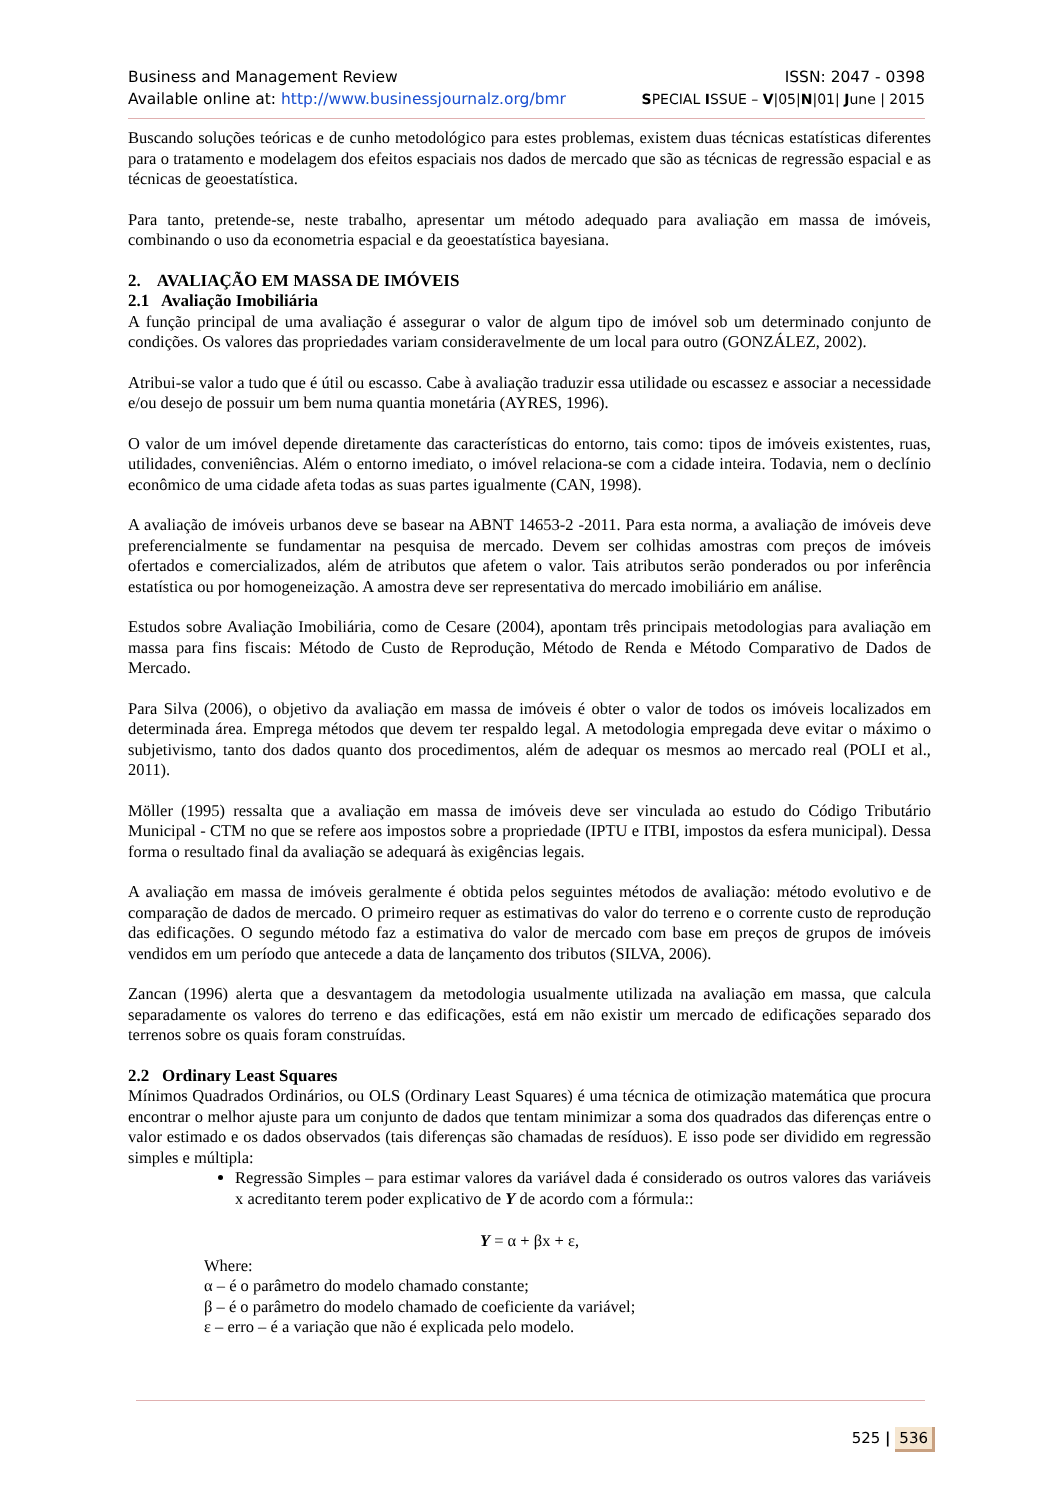Business and Management Review ISSN: 2047 - 0398
Available online at: http://www.businessjournalz.org/bmr SPECIAL ISSUE – V|05|N|01| June | 2015
Buscando soluções teóricas e de cunho metodológico para estes problemas, existem duas técnicas estatísticas diferentes para o tratamento e modelagem dos efeitos espaciais nos dados de mercado que são as técnicas de regressão espacial e as técnicas de geoestatística.
Para tanto, pretende-se, neste trabalho, apresentar um método adequado para avaliação em massa de imóveis, combinando o uso da econometria espacial e da geoestatística bayesiana.
2. AVALIAÇÃO EM MASSA DE IMÓVEIS
2.1 Avaliação Imobiliária
A função principal de uma avaliação é assegurar o valor de algum tipo de imóvel sob um determinado conjunto de condições. Os valores das propriedades variam consideravelmente de um local para outro (GONZÁLEZ, 2002).
Atribui-se valor a tudo que é útil ou escasso. Cabe à avaliação traduzir essa utilidade ou escassez e associar a necessidade e/ou desejo de possuir um bem numa quantia monetária (AYRES, 1996).
O valor de um imóvel depende diretamente das características do entorno, tais como: tipos de imóveis existentes, ruas, utilidades, conveniências. Além o entorno imediato, o imóvel relaciona-se com a cidade inteira. Todavia, nem o declínio econômico de uma cidade afeta todas as suas partes igualmente (CAN, 1998).
A avaliação de imóveis urbanos deve se basear na ABNT 14653-2 -2011. Para esta norma, a avaliação de imóveis deve preferencialmente se fundamentar na pesquisa de mercado. Devem ser colhidas amostras com preços de imóveis ofertados e comercializados, além de atributos que afetem o valor. Tais atributos serão ponderados ou por inferência estatística ou por homogeneização. A amostra deve ser representativa do mercado imobiliário em análise.
Estudos sobre Avaliação Imobiliária, como de Cesare (2004), apontam três principais metodologias para avaliação em massa para fins fiscais: Método de Custo de Reprodução, Método de Renda e Método Comparativo de Dados de Mercado.
Para Silva (2006), o objetivo da avaliação em massa de imóveis é obter o valor de todos os imóveis localizados em determinada área. Emprega métodos que devem ter respaldo legal. A metodologia empregada deve evitar o máximo o subjetivismo, tanto dos dados quanto dos procedimentos, além de adequar os mesmos ao mercado real (POLI et al., 2011).
Möller (1995) ressalta que a avaliação em massa de imóveis deve ser vinculada ao estudo do Código Tributário Municipal - CTM no que se refere aos impostos sobre a propriedade (IPTU e ITBI, impostos da esfera municipal). Dessa forma o resultado final da avaliação se adequará às exigências legais.
A avaliação em massa de imóveis geralmente é obtida pelos seguintes métodos de avaliação: método evolutivo e de comparação de dados de mercado. O primeiro requer as estimativas do valor do terreno e o corrente custo de reprodução das edificações. O segundo método faz a estimativa do valor de mercado com base em preços de grupos de imóveis vendidos em um período que antecede a data de lançamento dos tributos (SILVA, 2006).
Zancan (1996) alerta que a desvantagem da metodologia usualmente utilizada na avaliação em massa, que calcula separadamente os valores do terreno e das edificações, está em não existir um mercado de edificações separado dos terrenos sobre os quais foram construídas.
2.2 Ordinary Least Squares
Mínimos Quadrados Ordinários, ou OLS (Ordinary Least Squares) é uma técnica de otimização matemática que procura encontrar o melhor ajuste para um conjunto de dados que tentam minimizar a soma dos quadrados das diferenças entre o valor estimado e os dados observados (tais diferenças são chamadas de resíduos). E isso pode ser dividido em regressão simples e múltipla:
Regressão Simples – para estimar valores da variável dada é considerado os outros valores das variáveis x acreditanto terem poder explicativo de Y de acordo com a fórmula::
Y = α + βx + ε,
Where:
α – é o parâmetro do modelo chamado constante;
β – é o parâmetro do modelo chamado de coeficiente da variável;
ε – erro – é a variação que não é explicada pelo modelo.
525 | 536